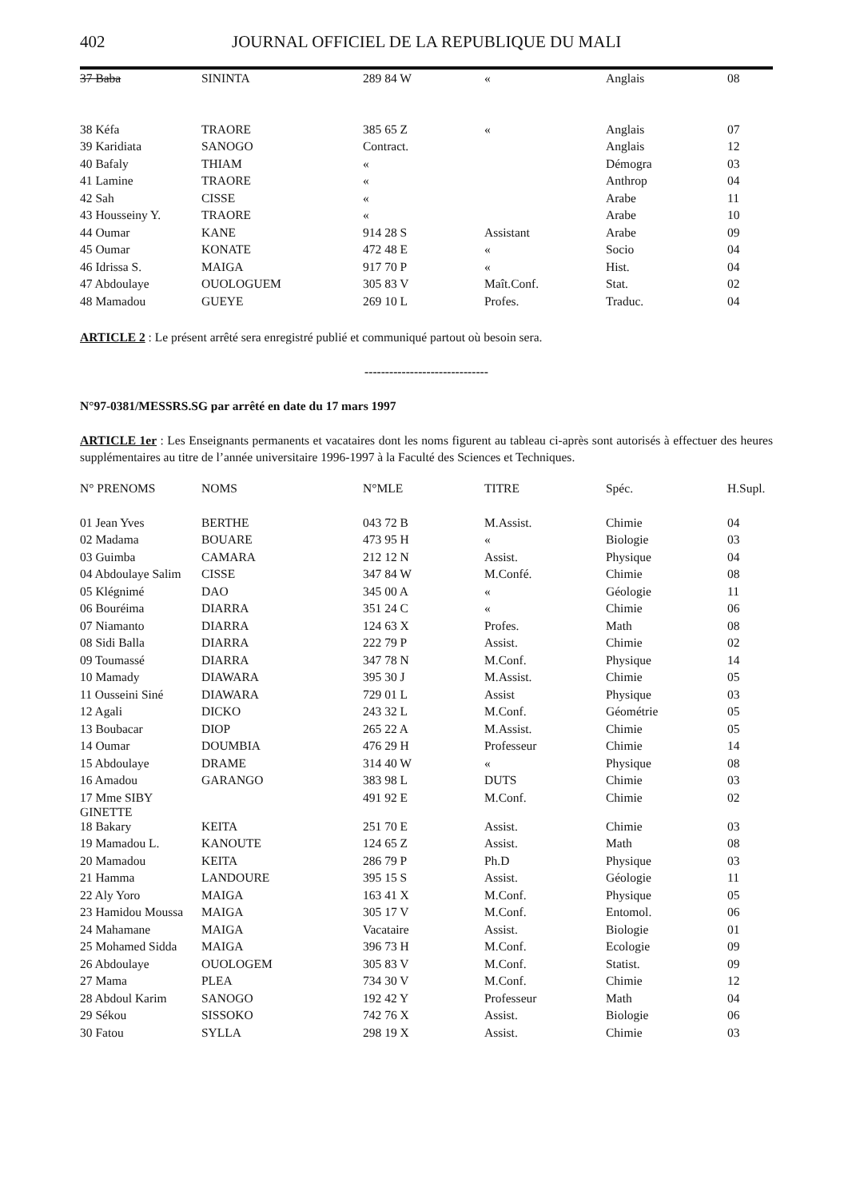402 JOURNAL OFFICIEL DE LA REPUBLIQUE DU MALI
| 37 Baba | SININTA | 289 84 W | « | Anglais | 08 |
| 38 Kéfa | TRAORE | 385 65 Z | « | Anglais | 07 |
| 39 Karidiata | SANOGO | Contract. | | Anglais | 12 |
| 40 Bafaly | THIAM | « | | Démogra | 03 |
| 41 Lamine | TRAORE | « | | Anthrop | 04 |
| 42 Sah | CISSE | « | | Arabe | 11 |
| 43 Housseiny Y. | TRAORE | « | | Arabe | 10 |
| 44 Oumar | KANE | 914 28 S | Assistant | Arabe | 09 |
| 45 Oumar | KONATE | 472 48 E | « | Socio | 04 |
| 46 Idrissa S. | MAIGA | 917 70 P | « | Hist. | 04 |
| 47 Abdoulaye | OUOLOGUEM | 305 83 V | Maît.Conf. | Stat. | 02 |
| 48 Mamadou | GUEYE | 269 10 L | Profes. | Traduc. | 04 |
ARTICLE 2 : Le présent arrêté sera enregistré publié et communiqué partout où besoin sera.
------------------------------
N°97-0381/MESSRS.SG par arrêté en date du 17 mars 1997
ARTICLE 1er : Les Enseignants permanents et vacataires dont les noms figurent au tableau ci-après sont autorisés à effectuer des heures supplémentaires au titre de l’année universitaire 1996-1997 à la Faculté des Sciences et Techniques.
| N° PRENOMS | NOMS | N°MLE | TITRE | Spéc. | H.Supl. |
| --- | --- | --- | --- | --- | --- |
| 01 Jean Yves | BERTHE | 043 72 B | M.Assist. | Chimie | 04 |
| 02 Madama | BOUARE | 473 95 H | « | Biologie | 03 |
| 03 Guimba | CAMARA | 212 12 N | Assist. | Physique | 04 |
| 04 Abdoulaye Salim | CISSE | 347 84 W | M.Confé. | Chimie | 08 |
| 05 Klégnimé | DAO | 345 00 A | « | Géologie | 11 |
| 06 Bouréima | DIARRA | 351 24 C | « | Chimie | 06 |
| 07 Niamanto | DIARRA | 124 63 X | Profes. | Math | 08 |
| 08 Sidi Balla | DIARRA | 222 79 P | Assist. | Chimie | 02 |
| 09 Toumassé | DIARRA | 347 78 N | M.Conf. | Physique | 14 |
| 10 Mamady | DIAWARA | 395 30 J | M.Assist. | Chimie | 05 |
| 11 Ousseini Siné | DIAWARA | 729 01 L | Assist | Physique | 03 |
| 12 Agali | DICKO | 243 32 L | M.Conf. | Géométrie | 05 |
| 13 Boubacar | DIOP | 265 22 A | M.Assist. | Chimie | 05 |
| 14 Oumar | DOUMBIA | 476 29 H | Professeur | Chimie | 14 |
| 15 Abdoulaye | DRAME | 314 40 W | « | Physique | 08 |
| 16 Amadou | GARANGO | 383 98 L | DUTS | Chimie | 03 |
| 17 Mme SIBY GINETTE | | 491 92 E | M.Conf. | Chimie | 02 |
| 18 Bakary | KEITA | 251 70 E | Assist. | Chimie | 03 |
| 19 Mamadou L. | KANOUTE | 124 65 Z | Assist. | Math | 08 |
| 20 Mamadou | KEITA | 286 79 P | Ph.D | Physique | 03 |
| 21 Hamma | LANDOURE | 395 15 S | Assist. | Géologie | 11 |
| 22 Aly Yoro | MAIGA | 163 41 X | M.Conf. | Physique | 05 |
| 23 Hamidou Moussa | MAIGA | 305 17 V | M.Conf. | Entomol. | 06 |
| 24 Mahamane | MAIGA | Vacataire | Assist. | Biologie | 01 |
| 25 Mohamed Sidda | MAIGA | 396 73 H | M.Conf. | Ecologie | 09 |
| 26 Abdoulaye | OUOLOGEM | 305 83 V | M.Conf. | Statist. | 09 |
| 27 Mama | PLEA | 734 30 V | M.Conf. | Chimie | 12 |
| 28 Abdoul Karim | SANOGO | 192 42 Y | Professeur | Math | 04 |
| 29 Sékou | SISSOKO | 742 76 X | Assist. | Biologie | 06 |
| 30 Fatou | SYLLA | 298 19 X | Assist. | Chimie | 03 |